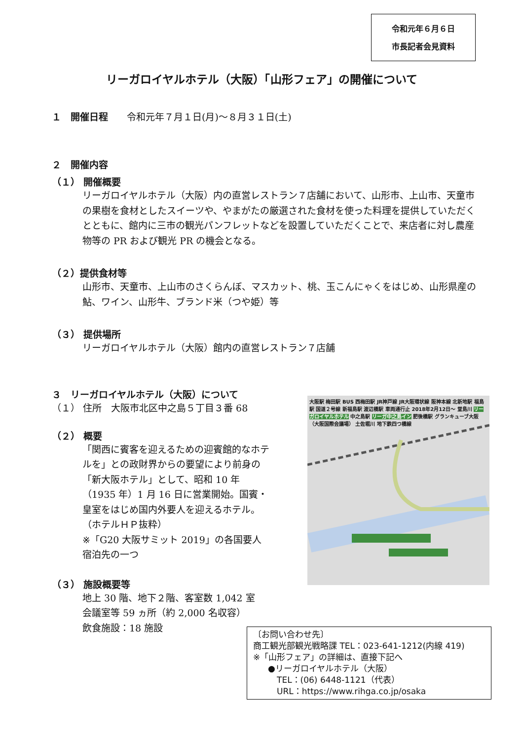令和元年６月６日
市長記者会見資料
リーガロイヤルホテル（大阪）「山形フェア」の開催について
１　開催日程　　令和元年７月１日(月)～８月３１日(土)
２　開催内容
（１） 開催概要
リーガロイヤルホテル（大阪）内の直営レストラン７店舗において、山形市、上山市、天童市の果樹を食材としたスイーツや、やまがたの厳選された食材を使った料理を提供していただくとともに、館内に三市の観光パンフレットなどを設置していただくことで、来店者に対し農産物等の PR および観光 PR の機会となる。
（２）提供食材等
山形市、天童市、上山市のさくらんぼ、マスカット、桃、玉こんにゃくをはじめ、山形県産の鮎、ワイン、山形牛、ブランド米（つや姫）等
（３） 提供場所
リーガロイヤルホテル（大阪）館内の直営レストラン７店舗
３　リーガロイヤルホテル（大阪）について
（１） 住所　大阪市北区中之島５丁目３番 68
（２） 概要
「関西に賓客を迎えるための迎賓館的なホテルを」との政財界からの要望により前身の「新大阪ホテル」として、昭和 10 年（1935 年）1 月 16 日に営業開始。国賓・皇室をはじめ国内外要人を迎えるホテル。（ホテルＨＰ抜粋）
※「G20 大阪サミット 2019」の各国要人宿泊先の一つ
（３） 施設概要等
地上 30 階、地下２階、客室数 1,042 室
会議室等 59 ヵ所（約 2,000 名収容）
飲食施設：18 施設
大阪駅 梅田駅 BUS 西梅田駅 JR神戸線 JR大阪環状線 阪神本線 北新地駅 福島駅 国道２号線 新福島駅 渡辺橋駅 車両通行止 2018年2月12日～ 堂島川 リーガロイヤルホテル 中之島駅 リーガ中之島イン 肥後橋駅 グランキューブ大阪（大阪国際会議場） 土佐堀川 地下鉄四つ橋線
〔お問い合わせ先〕
商工観光部観光戦略課 TEL：023-641-1212(内線 419)
※「山形フェア」の詳細は、直接下記へ
●リーガロイヤルホテル（大阪）
TEL：(06) 6448-1121（代表）
URL：https://www.rihga.co.jp/osaka